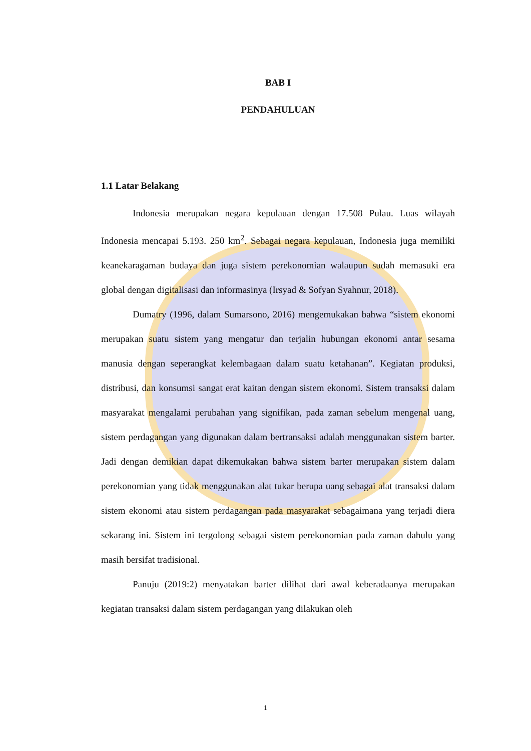BAB I
PENDAHULUAN
1.1 Latar Belakang
Indonesia merupakan negara kepulauan dengan 17.508 Pulau. Luas wilayah Indonesia mencapai 5.193. 250 km<sup>2</sup>. Sebagai negara kepulauan, Indonesia juga memiliki keanekaragaman budaya dan juga sistem perekonomian walaupun sudah memasuki era global dengan digitalisasi dan informasinya (Irsyad & Sofyan Syahnur, 2018).
Dumatry (1996, dalam Sumarsono, 2016) mengemukakan bahwa “sistem ekonomi merupakan suatu sistem yang mengatur dan terjalin hubungan ekonomi antar sesama manusia dengan seperangkat kelembagaan dalam suatu ketahanan”. Kegiatan produksi, distribusi, dan konsumsi sangat erat kaitan dengan sistem ekonomi. Sistem transaksi dalam masyarakat mengalami perubahan yang signifikan, pada zaman sebelum mengenal uang, sistem perdagangan yang digunakan dalam bertransaksi adalah menggunakan sistem barter. Jadi dengan demikian dapat dikemukakan bahwa sistem barter merupakan sistem dalam perekonomian yang tidak menggunakan alat tukar berupa uang sebagai alat transaksi dalam sistem ekonomi atau sistem perdagangan pada masyarakat sebagaimana yang terjadi diera sekarang ini. Sistem ini tergolong sebagai sistem perekonomian pada zaman dahulu yang masih bersifat tradisional.
Panuju (2019:2) menyatakan barter dilihat dari awal keberadaanya merupakan kegiatan transaksi dalam sistem perdagangan yang dilakukan oleh
1